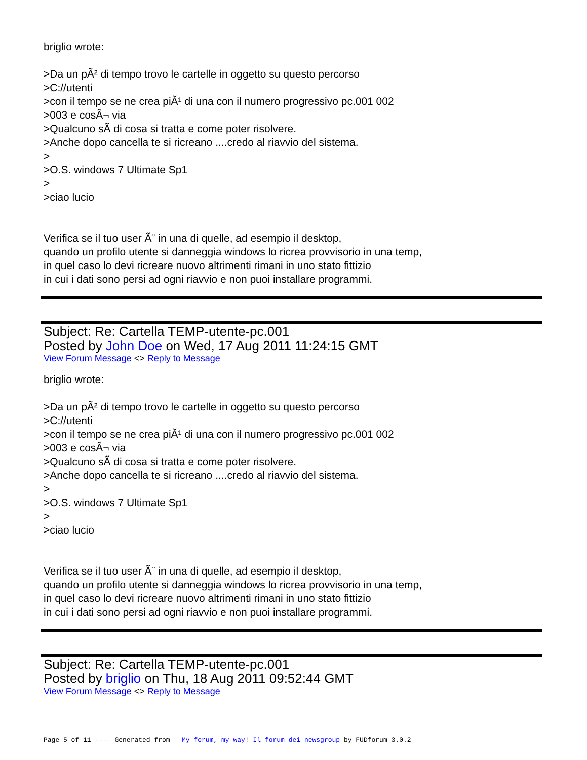briglio wrote:
>Da un pÃ² di tempo trovo le cartelle in oggetto su questo percorso
>C://utenti
>con il tempo se ne crea piÃ¹ di una con il numero progressivo pc.001 002
>003 e cosÃ¬ via
>Qualcuno sÃ di cosa si tratta e come poter risolvere.
>Anche dopo cancella te si ricreano ....credo al riavvio del sistema.
>
>O.S. windows 7 Ultimate Sp1
>
>ciao lucio
Verifica se il tuo user Ã¨ in una di quelle, ad esempio il desktop,
quando un profilo utente si danneggia windows lo ricrea provvisorio in una temp,
in quel caso lo devi ricreare nuovo altrimenti rimani in uno stato fittizio
in cui i dati sono persi ad ogni riavvio e non puoi installare programmi.
Subject: Re: Cartella TEMP-utente-pc.001
Posted by John Doe on Wed, 17 Aug 2011 11:24:15 GMT
View Forum Message <> Reply to Message
briglio wrote:
>Da un pÃ² di tempo trovo le cartelle in oggetto su questo percorso
>C://utenti
>con il tempo se ne crea piÃ¹ di una con il numero progressivo pc.001 002
>003 e cosÃ¬ via
>Qualcuno sÃ di cosa si tratta e come poter risolvere.
>Anche dopo cancella te si ricreano ....credo al riavvio del sistema.
>
>O.S. windows 7 Ultimate Sp1
>
>ciao lucio
Verifica se il tuo user Ã¨ in una di quelle, ad esempio il desktop,
quando un profilo utente si danneggia windows lo ricrea provvisorio in una temp,
in quel caso lo devi ricreare nuovo altrimenti rimani in uno stato fittizio
in cui i dati sono persi ad ogni riavvio e non puoi installare programmi.
Subject: Re: Cartella TEMP-utente-pc.001
Posted by briglio on Thu, 18 Aug 2011 09:52:44 GMT
View Forum Message <> Reply to Message
Page 5 of 11 ---- Generated from My forum, my way! Il forum dei newsgroup by FUDforum 3.0.2